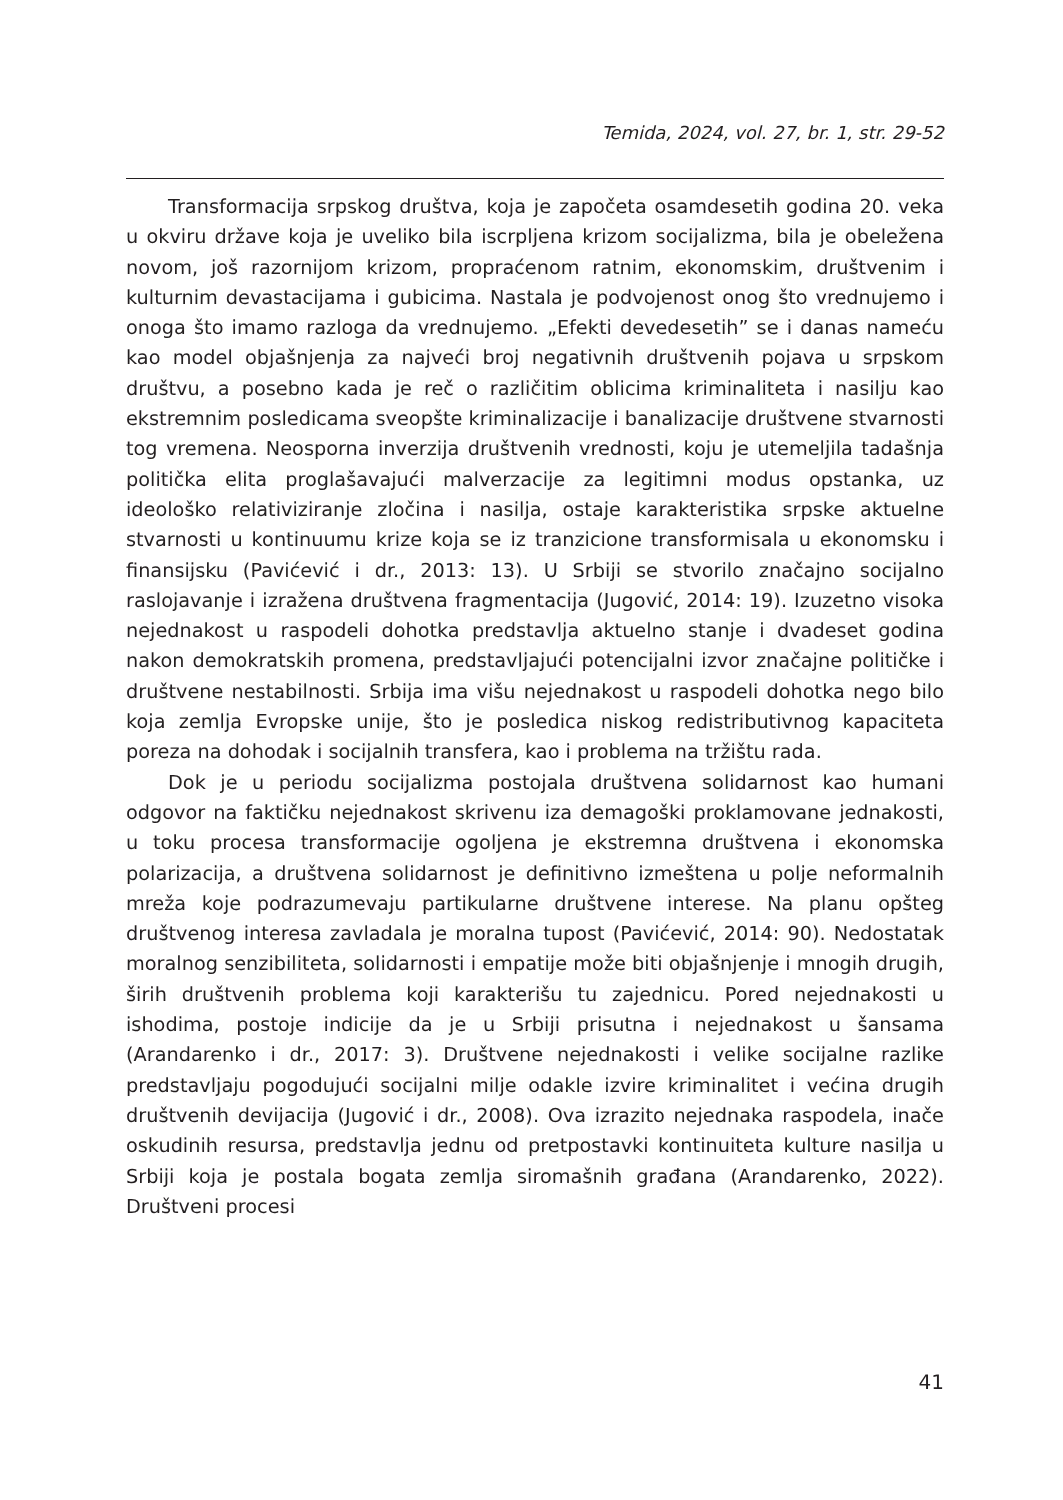Temida, 2024, vol. 27, br. 1, str. 29-52
Transformacija srpskog društva, koja je započeta osamdesetih godina 20. veka u okviru države koja je uveliko bila iscrpljena krizom socijalizma, bila je obeležena novom, još razornijom krizom, propraćenom ratnim, ekonomskim, društvenim i kulturnim devastacijama i gubicima. Nastala je podvojenost onog što vrednujemo i onoga što imamo razloga da vrednujemo. „Efekti devedesetih” se i danas nameću kao model objašnjenja za najveći broj negativnih društvenih pojava u srpskom društvu, a posebno kada je reč o različitim oblicima kriminaliteta i nasilju kao ekstremnim posledicama sveopšte kriminalizacije i banalizacije društvene stvarnosti tog vremena. Neosporna inverzija društvenih vrednosti, koju je utemeljila tadašnja politička elita proglašavajući malverzacije za legitimni modus opstanka, uz ideološko relativiziranje zločina i nasilja, ostaje karakteristika srpske aktuelne stvarnosti u kontinuumu krize koja se iz tranzicione transformisala u ekonomsku i finansijsku (Pavićević i dr., 2013: 13). U Srbiji se stvorilo značajno socijalno raslojavanje i izražena društvena fragmentacija (Jugović, 2014: 19). Izuzetno visoka nejednakost u raspodeli dohotka predstavlja aktuelno stanje i dvadeset godina nakon demokratskih promena, predstavljajući potencijalni izvor značajne političke i društvene nestabilnosti. Srbija ima višu nejednakost u raspodeli dohotka nego bilo koja zemlja Evropske unije, što je posledica niskog redistributivnog kapaciteta poreza na dohodak i socijalnih transfera, kao i problema na tržištu rada.
Dok je u periodu socijalizma postojala društvena solidarnost kao humani odgovor na faktičku nejednakost skrivenu iza demagoški proklamovane jednakosti, u toku procesa transformacije ogoljena je ekstremna društvena i ekonomska polarizacija, a društvena solidarnost je definitivno izmeštena u polje neformalnih mreža koje podrazumevaju partikularne društvene interese. Na planu opšteg društvenog interesa zavladala je moralna tupost (Pavićević, 2014: 90). Nedostatak moralnog senzibiliteta, solidarnosti i empatije može biti objašnjenje i mnogih drugih, širih društvenih problema koji karakterišu tu zajednicu. Pored nejednakosti u ishodima, postoje indicije da je u Srbiji prisutna i nejednakost u šansama (Arandarenko i dr., 2017: 3). Društvene nejednakosti i velike socijalne razlike predstavljaju pogodujući socijalni milje odakle izvire kriminalitet i većina drugih društvenih devijacija (Jugović i dr., 2008). Ova izrazito nejednaka raspodela, inače oskudinih resursa, predstavlja jednu od pretpostavki kontinuiteta kulture nasilja u Srbiji koja je postala bogata zemlja siromašnih građana (Arandarenko, 2022). Društveni procesi
41